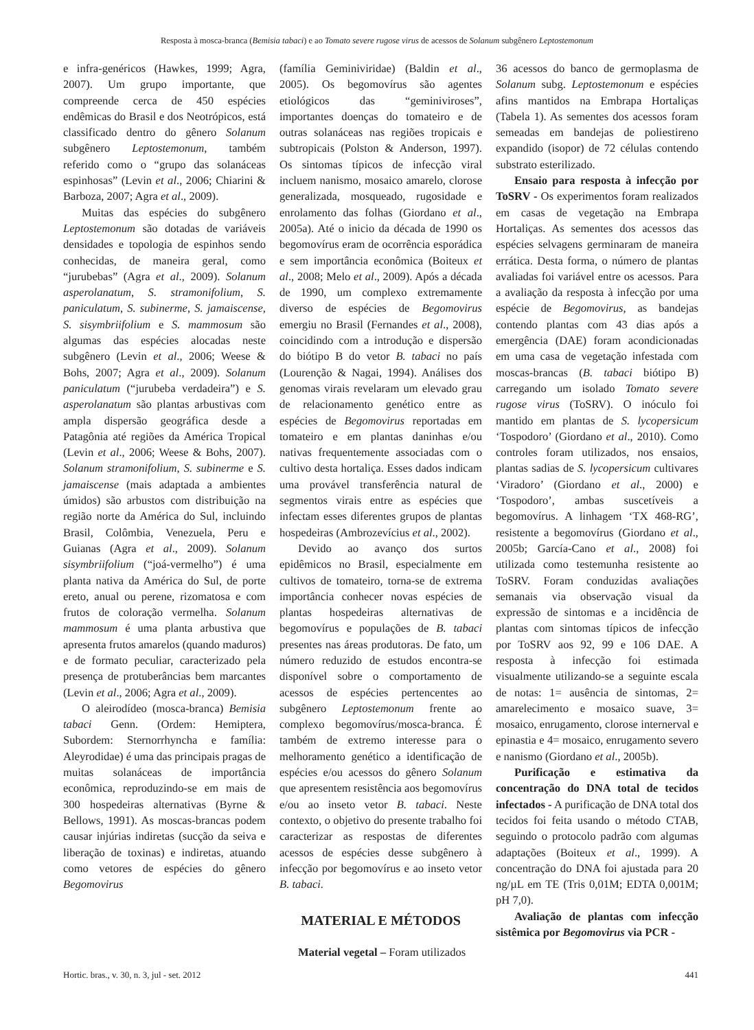Resposta à mosca-branca (Bemisia tabaci) e ao Tomato severe rugose virus de acessos de Solanum subgênero Leptostemonum
e infra-genéricos (Hawkes, 1999; Agra, 2007). Um grupo importante, que compreende cerca de 450 espécies endêmicas do Brasil e dos Neotrópicos, está classificado dentro do gênero Solanum subgênero Leptostemonum, também referido como o “grupo das solanáceas espinhosas” (Levin et al., 2006; Chiarini & Barboza, 2007; Agra et al., 2009).
Muitas das espécies do subgênero Leptostemonum são dotadas de variáveis densidades e topologia de espinhos sendo conhecidas, de maneira geral, como “jurubebas” (Agra et al., 2009). Solanum asperolanatum, S. stramonifolium, S. paniculatum, S. subinerme, S. jamaiscense, S. sisymbriifolium e S. mammosum são algumas das espécies alocadas neste subgênero (Levin et al., 2006; Weese & Bohs, 2007; Agra et al., 2009). Solanum paniculatum (“jurubeba verdadeira”) e S. asperolanatum são plantas arbustivas com ampla dispersão geográfica desde a Patagônia até regiões da América Tropical (Levin et al., 2006; Weese & Bohs, 2007). Solanum stramonifolium, S. subinerme e S. jamaiscense (mais adaptada a ambientes úmidos) são arbustos com distribuição na região norte da América do Sul, incluindo Brasil, Colômbia, Venezuela, Peru e Guianas (Agra et al., 2009). Solanum sisymbriifolium (“joá-vermelho”) é uma planta nativa da América do Sul, de porte ereto, anual ou perene, rizomatosa e com frutos de coloração vermelha. Solanum mammosum é uma planta arbustiva que apresenta frutos amarelos (quando maduros) e de formato peculiar, caracterizado pela presença de protuberâncias bem marcantes (Levin et al., 2006; Agra et al., 2009).
O aleirodídeo (mosca-branca) Bemisia tabaci Genn. (Ordem: Hemiptera, Subordem: Sternorrhyncha e família: Aleyrodidae) é uma das principais pragas de muitas solanáceas de importância econômica, reproduzindo-se em mais de 300 hospedeiras alternativas (Byrne & Bellows, 1991). As moscas-brancas podem causar injúrias indiretas (sucção da seiva e liberação de toxinas) e indiretas, atuando como vetores de espécies do gênero Begomovirus
(família Geminiviridae) (Baldin et al., 2005). Os begomovírus são agentes etiológicos das “geminiviroses”, importantes doenças do tomateiro e de outras solanáceas nas regiões tropicais e subtropicais (Polston & Anderson, 1997). Os sintomas típicos de infecção viral incluem nanismo, mosaico amarelo, clorose generalizada, mosqueado, rugosidade e enrolamento das folhas (Giordano et al., 2005a). Até o inicio da década de 1990 os begomovírus eram de ocorrência esporádica e sem importância econômica (Boiteux et al., 2008; Melo et al., 2009). Após a década de 1990, um complexo extremamente diverso de espécies de Begomovirus emergiu no Brasil (Fernandes et al., 2008), coincidindo com a introdução e dispersão do biótipo B do vetor B. tabaci no país (Lourenção & Nagai, 1994). Análises dos genomas virais revelaram um elevado grau de relacionamento genético entre as espécies de Begomovirus reportadas em tomateiro e em plantas daninhas e/ou nativas frequentemente associadas com o cultivo desta hortaliça. Esses dados indicam uma provável transferência natural de segmentos virais entre as espécies que infectam esses diferentes grupos de plantas hospedeiras (Ambrozevícius et al., 2002).
Devido ao avanço dos surtos epidêmicos no Brasil, especialmente em cultivos de tomateiro, torna-se de extrema importância conhecer novas espécies de plantas hospedeiras alternativas de begomovírus e populações de B. tabaci presentes nas áreas produtoras. De fato, um número reduzido de estudos encontra-se disponível sobre o comportamento de acessos de espécies pertencentes ao subgênero Leptostemonum frente ao complexo begomovírus/mosca-branca. É também de extremo interesse para o melhoramento genético a identificação de espécies e/ou acessos do gênero Solanum que apresentem resistência aos begomovírus e/ou ao inseto vetor B. tabaci. Neste contexto, o objetivo do presente trabalho foi caracterizar as respostas de diferentes acessos de espécies desse subgênero à infecção por begomovírus e ao inseto vetor B. tabaci.
MATERIAL E MÉTODOS
Material vegetal – Foram utilizados
36 acessos do banco de germoplasma de Solanum subg. Leptostemonum e espécies afins mantidos na Embrapa Hortaliças (Tabela 1). As sementes dos acessos foram semeadas em bandejas de poliestireno expandido (isopor) de 72 células contendo substrato esterilizado.
Ensaio para resposta à infecção por ToSRV - Os experimentos foram realizados em casas de vegetação na Embrapa Hortaliças. As sementes dos acessos das espécies selvagens germinaram de maneira errática. Desta forma, o número de plantas avaliadas foi variável entre os acessos. Para a avaliação da resposta à infecção por uma espécie de Begomovirus, as bandejas contendo plantas com 43 dias após a emergência (DAE) foram acondicionadas em uma casa de vegetação infestada com moscas-brancas (B. tabaci biótipo B) carregando um isolado Tomato severe rugose virus (ToSRV). O inóculo foi mantido em plantas de S. lycopersicum ‘Tospodoro’ (Giordano et al., 2010). Como controles foram utilizados, nos ensaios, plantas sadias de S. lycopersicum cultivares ‘Viradoro’ (Giordano et al., 2000) e ‘Tospodoro’, ambas suscetíveis a begomovírus. A linhagem ‘TX 468-RG’, resistente a begomovírus (Giordano et al., 2005b; García-Cano et al., 2008) foi utilizada como testemunha resistente ao ToSRV. Foram conduzidas avaliações semanais via observação visual da expressão de sintomas e a incidência de plantas com sintomas típicos de infecção por ToSRV aos 92, 99 e 106 DAE. A resposta à infecção foi estimada visualmente utilizando-se a seguinte escala de notas: 1= ausência de sintomas, 2= amarelecimento e mosaico suave, 3= mosaico, enrugamento, clorose internerval e epinastia e 4= mosaico, enrugamento severo e nanismo (Giordano et al., 2005b).
Purificação e estimativa da concentração do DNA total de tecidos infectados - A purificação de DNA total dos tecidos foi feita usando o método CTAB, seguindo o protocolo padrão com algumas adaptações (Boiteux et al., 1999). A concentração do DNA foi ajustada para 20 ng/µL em TE (Tris 0,01M; EDTA 0,001M; pH 7,0).
Avaliação de plantas com infecção sistêmica por Begomovirus via PCR -
Hortic. bras., v. 30, n. 3, jul - set. 2012 441